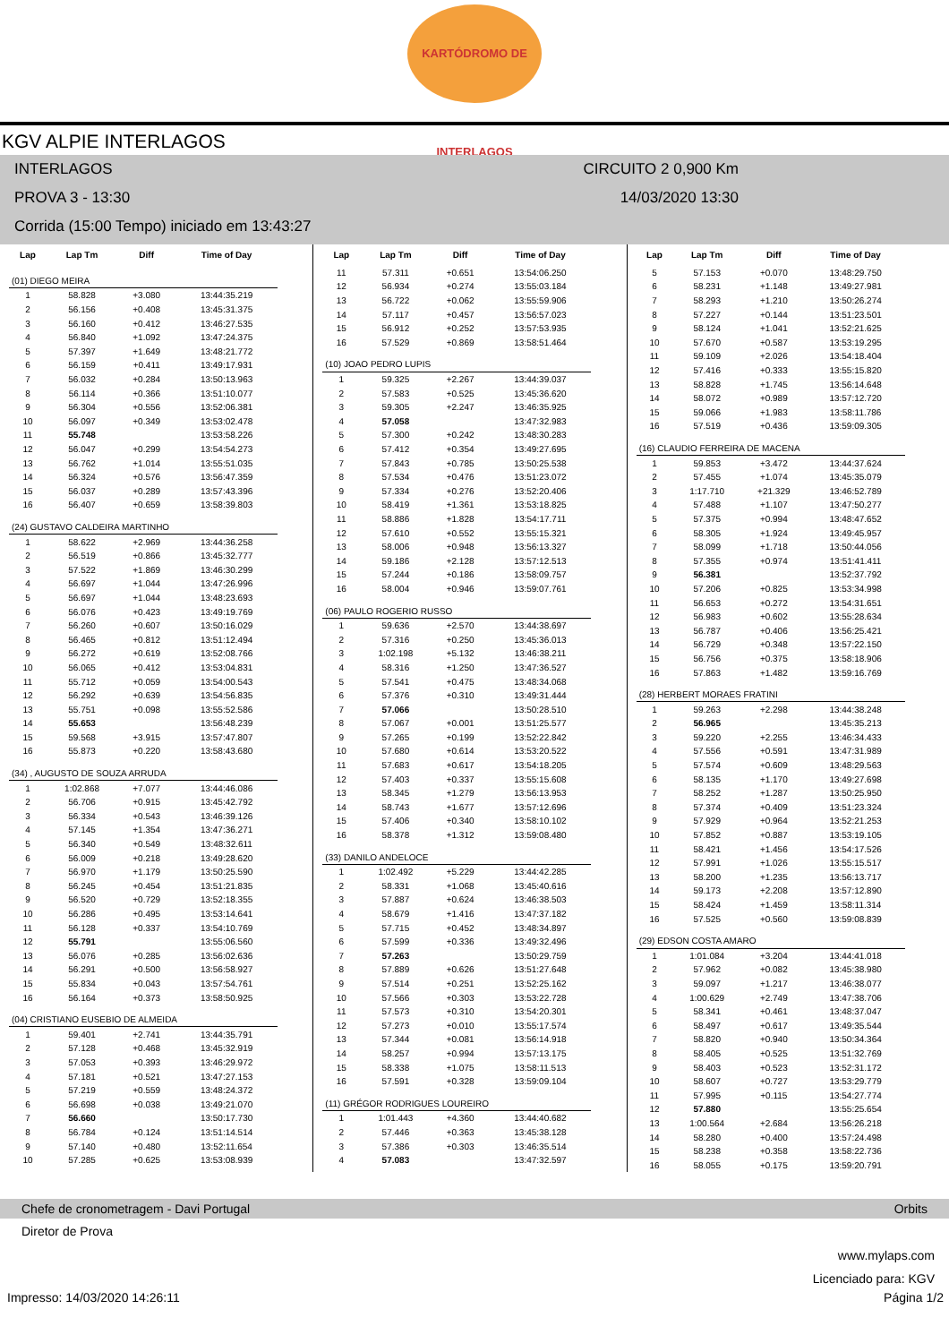KARTÓDROMO DE INTERLAGOS
KGV ALPIE INTERLAGOS
INTERLAGOS CIRCUITO 2 0,900 Km
PROVA 3 - 13:30 14/03/2020 13:30
Corrida (15:00 Tempo) iniciado em 13:43:27
| Lap | Lap Tm | Diff | Time of Day |
| --- | --- | --- | --- |
| (01) DIEGO MEIRA | | | |
| 1 | 58.828 | +3.080 | 13:44:35.219 |
| 2 | 56.156 | +0.408 | 13:45:31.375 |
| 3 | 56.160 | +0.412 | 13:46:27.535 |
| 4 | 56.840 | +1.092 | 13:47:24.375 |
| 5 | 57.397 | +1.649 | 13:48:21.772 |
| 6 | 56.159 | +0.411 | 13:49:17.931 |
| 7 | 56.032 | +0.284 | 13:50:13.963 |
| 8 | 56.114 | +0.366 | 13:51:10.077 |
| 9 | 56.304 | +0.556 | 13:52:06.381 |
| 10 | 56.097 | +0.349 | 13:53:02.478 |
| 11 | 55.748 | | 13:53:58.226 |
| 12 | 56.047 | +0.299 | 13:54:54.273 |
| 13 | 56.762 | +1.014 | 13:55:51.035 |
| 14 | 56.324 | +0.576 | 13:56:47.359 |
| 15 | 56.037 | +0.289 | 13:57:43.396 |
| 16 | 56.407 | +0.659 | 13:58:39.803 |
| (24) GUSTAVO CALDEIRA MARTINHO | | | |
| 1 | 58.622 | +2.969 | 13:44:36.258 |
| 2 | 56.519 | +0.866 | 13:45:32.777 |
| 3 | 57.522 | +1.869 | 13:46:30.299 |
| 4 | 56.697 | +1.044 | 13:47:26.996 |
| 5 | 56.697 | +1.044 | 13:48:23.693 |
| 6 | 56.076 | +0.423 | 13:49:19.769 |
| 7 | 56.260 | +0.607 | 13:50:16.029 |
| 8 | 56.465 | +0.812 | 13:51:12.494 |
| 9 | 56.272 | +0.619 | 13:52:08.766 |
| 10 | 56.065 | +0.412 | 13:53:04.831 |
| 11 | 55.712 | +0.059 | 13:54:00.543 |
| 12 | 56.292 | +0.639 | 13:54:56.835 |
| 13 | 55.751 | +0.098 | 13:55:52.586 |
| 14 | 55.653 | | 13:56:48.239 |
| 15 | 59.568 | +3.915 | 13:57:47.807 |
| 16 | 55.873 | +0.220 | 13:58:43.680 |
| (34) , AUGUSTO DE SOUZA ARRUDA | | | |
| 1 | 1:02.868 | +7.077 | 13:44:46.086 |
| 2 | 56.706 | +0.915 | 13:45:42.792 |
| 3 | 56.334 | +0.543 | 13:46:39.126 |
| 4 | 57.145 | +1.354 | 13:47:36.271 |
| 5 | 56.340 | +0.549 | 13:48:32.611 |
| 6 | 56.009 | +0.218 | 13:49:28.620 |
| 7 | 56.970 | +1.179 | 13:50:25.590 |
| 8 | 56.245 | +0.454 | 13:51:21.835 |
| 9 | 56.520 | +0.729 | 13:52:18.355 |
| 10 | 56.286 | +0.495 | 13:53:14.641 |
| 11 | 56.128 | +0.337 | 13:54:10.769 |
| 12 | 55.791 | | 13:55:06.560 |
| 13 | 56.076 | +0.285 | 13:56:02.636 |
| 14 | 56.291 | +0.500 | 13:56:58.927 |
| 15 | 55.834 | +0.043 | 13:57:54.761 |
| 16 | 56.164 | +0.373 | 13:58:50.925 |
| (04) CRISTIANO EUSEBIO DE ALMEIDA | | | |
| 1 | 59.401 | +2.741 | 13:44:35.791 |
| 2 | 57.128 | +0.468 | 13:45:32.919 |
| 3 | 57.053 | +0.393 | 13:46:29.972 |
| 4 | 57.181 | +0.521 | 13:47:27.153 |
| 5 | 57.219 | +0.559 | 13:48:24.372 |
| 6 | 56.698 | +0.038 | 13:49:21.070 |
| 7 | 56.660 | | 13:50:17.730 |
| 8 | 56.784 | +0.124 | 13:51:14.514 |
| 9 | 57.140 | +0.480 | 13:52:11.654 |
| 10 | 57.285 | +0.625 | 13:53:08.939 |
| Lap | Lap Tm | Diff | Time of Day |
| --- | --- | --- | --- |
| 11 | 57.311 | +0.651 | 13:54:06.250 |
| 12 | 56.934 | +0.274 | 13:55:03.184 |
| 13 | 56.722 | +0.062 | 13:55:59.906 |
| 14 | 57.117 | +0.457 | 13:56:57.023 |
| 15 | 56.912 | +0.252 | 13:57:53.935 |
| 16 | 57.529 | +0.869 | 13:58:51.464 |
| (10) JOAO PEDRO LUPIS | | | |
| 1 | 59.325 | +2.267 | 13:44:39.037 |
| 2 | 57.583 | +0.525 | 13:45:36.620 |
| 3 | 59.305 | +2.247 | 13:46:35.925 |
| 4 | 57.058 | | 13:47:32.983 |
| 5 | 57.300 | +0.242 | 13:48:30.283 |
| 6 | 57.412 | +0.354 | 13:49:27.695 |
| 7 | 57.843 | +0.785 | 13:50:25.538 |
| 8 | 57.534 | +0.476 | 13:51:23.072 |
| 9 | 57.334 | +0.276 | 13:52:20.406 |
| 10 | 58.419 | +1.361 | 13:53:18.825 |
| 11 | 58.886 | +1.828 | 13:54:17.711 |
| 12 | 57.610 | +0.552 | 13:55:15.321 |
| 13 | 58.006 | +0.948 | 13:56:13.327 |
| 14 | 59.186 | +2.128 | 13:57:12.513 |
| 15 | 57.244 | +0.186 | 13:58:09.757 |
| 16 | 58.004 | +0.946 | 13:59:07.761 |
| (06) PAULO ROGERIO RUSSO | | | |
| 1 | 59.636 | +2.570 | 13:44:38.697 |
| 2 | 57.316 | +0.250 | 13:45:36.013 |
| 3 | 1:02.198 | +5.132 | 13:46:38.211 |
| 4 | 58.316 | +1.250 | 13:47:36.527 |
| 5 | 57.541 | +0.475 | 13:48:34.068 |
| 6 | 57.376 | +0.310 | 13:49:31.444 |
| 7 | 57.066 | | 13:50:28.510 |
| 8 | 57.067 | +0.001 | 13:51:25.577 |
| 9 | 57.265 | +0.199 | 13:52:22.842 |
| 10 | 57.680 | +0.614 | 13:53:20.522 |
| 11 | 57.683 | +0.617 | 13:54:18.205 |
| 12 | 57.403 | +0.337 | 13:55:15.608 |
| 13 | 58.345 | +1.279 | 13:56:13.953 |
| 14 | 58.743 | +1.677 | 13:57:12.696 |
| 15 | 57.406 | +0.340 | 13:58:10.102 |
| 16 | 58.378 | +1.312 | 13:59:08.480 |
| (33) DANILO ANDELOCE | | | |
| 1 | 1:02.492 | +5.229 | 13:44:42.285 |
| 2 | 58.331 | +1.068 | 13:45:40.616 |
| 3 | 57.887 | +0.624 | 13:46:38.503 |
| 4 | 58.679 | +1.416 | 13:47:37.182 |
| 5 | 57.715 | +0.452 | 13:48:34.897 |
| 6 | 57.599 | +0.336 | 13:49:32.496 |
| 7 | 57.263 | | 13:50:29.759 |
| 8 | 57.889 | +0.626 | 13:51:27.648 |
| 9 | 57.514 | +0.251 | 13:52:25.162 |
| 10 | 57.566 | +0.303 | 13:53:22.728 |
| 11 | 57.573 | +0.310 | 13:54:20.301 |
| 12 | 57.273 | +0.010 | 13:55:17.574 |
| 13 | 57.344 | +0.081 | 13:56:14.918 |
| 14 | 58.257 | +0.994 | 13:57:13.175 |
| 15 | 58.338 | +1.075 | 13:58:11.513 |
| 16 | 57.591 | +0.328 | 13:59:09.104 |
| (11) GRÉGOR RODRIGUES LOUREIRO | | | |
| 1 | 1:01.443 | +4.360 | 13:44:40.682 |
| 2 | 57.446 | +0.363 | 13:45:38.128 |
| 3 | 57.386 | +0.303 | 13:46:35.514 |
| 4 | 57.083 | | 13:47:32.597 |
| Lap | Lap Tm | Diff | Time of Day |
| --- | --- | --- | --- |
| 5 | 57.153 | +0.070 | 13:48:29.750 |
| 6 | 58.231 | +1.148 | 13:49:27.981 |
| 7 | 58.293 | +1.210 | 13:50:26.274 |
| 8 | 57.227 | +0.144 | 13:51:23.501 |
| 9 | 58.124 | +1.041 | 13:52:21.625 |
| 10 | 57.670 | +0.587 | 13:53:19.295 |
| 11 | 59.109 | +2.026 | 13:54:18.404 |
| 12 | 57.416 | +0.333 | 13:55:15.820 |
| 13 | 58.828 | +1.745 | 13:56:14.648 |
| 14 | 58.072 | +0.989 | 13:57:12.720 |
| 15 | 59.066 | +1.983 | 13:58:11.786 |
| 16 | 57.519 | +0.436 | 13:59:09.305 |
| (16) CLAUDIO FERREIRA DE MACENA | | | |
| 1 | 59.853 | +3.472 | 13:44:37.624 |
| 2 | 57.455 | +1.074 | 13:45:35.079 |
| 3 | 1:17.710 | +21.329 | 13:46:52.789 |
| 4 | 57.488 | +1.107 | 13:47:50.277 |
| 5 | 57.375 | +0.994 | 13:48:47.652 |
| 6 | 58.305 | +1.924 | 13:49:45.957 |
| 7 | 58.099 | +1.718 | 13:50:44.056 |
| 8 | 57.355 | +0.974 | 13:51:41.411 |
| 9 | 56.381 | | 13:52:37.792 |
| 10 | 57.206 | +0.825 | 13:53:34.998 |
| 11 | 56.653 | +0.272 | 13:54:31.651 |
| 12 | 56.983 | +0.602 | 13:55:28.634 |
| 13 | 56.787 | +0.406 | 13:56:25.421 |
| 14 | 56.729 | +0.348 | 13:57:22.150 |
| 15 | 56.756 | +0.375 | 13:58:18.906 |
| 16 | 57.863 | +1.482 | 13:59:16.769 |
| (28) HERBERT MORAES FRATINI | | | |
| 1 | 59.263 | +2.298 | 13:44:38.248 |
| 2 | 56.965 | | 13:45:35.213 |
| 3 | 59.220 | +2.255 | 13:46:34.433 |
| 4 | 57.556 | +0.591 | 13:47:31.989 |
| 5 | 57.574 | +0.609 | 13:48:29.563 |
| 6 | 58.135 | +1.170 | 13:49:27.698 |
| 7 | 58.252 | +1.287 | 13:50:25.950 |
| 8 | 57.374 | +0.409 | 13:51:23.324 |
| 9 | 57.929 | +0.964 | 13:52:21.253 |
| 10 | 57.852 | +0.887 | 13:53:19.105 |
| 11 | 58.421 | +1.456 | 13:54:17.526 |
| 12 | 57.991 | +1.026 | 13:55:15.517 |
| 13 | 58.200 | +1.235 | 13:56:13.717 |
| 14 | 59.173 | +2.208 | 13:57:12.890 |
| 15 | 58.424 | +1.459 | 13:58:11.314 |
| 16 | 57.525 | +0.560 | 13:59:08.839 |
| (29) EDSON COSTA AMARO | | | |
| 1 | 1:01.084 | +3.204 | 13:44:41.018 |
| 2 | 57.962 | +0.082 | 13:45:38.980 |
| 3 | 59.097 | +1.217 | 13:46:38.077 |
| 4 | 1:00.629 | +2.749 | 13:47:38.706 |
| 5 | 58.341 | +0.461 | 13:48:37.047 |
| 6 | 58.497 | +0.617 | 13:49:35.544 |
| 7 | 58.820 | +0.940 | 13:50:34.364 |
| 8 | 58.405 | +0.525 | 13:51:32.769 |
| 9 | 58.403 | +0.523 | 13:52:31.172 |
| 10 | 58.607 | +0.727 | 13:53:29.779 |
| 11 | 57.995 | +0.115 | 13:54:27.774 |
| 12 | 57.880 | | 13:55:25.654 |
| 13 | 1:00.564 | +2.684 | 13:56:26.218 |
| 14 | 58.280 | +0.400 | 13:57:24.498 |
| 15 | 58.238 | +0.358 | 13:58:22.736 |
| 16 | 58.055 | +0.175 | 13:59:20.791 |
Chefe de cronometragem - Davi Portugal Orbits
Diretor de Prova
www.mylaps.com
Licenciado para: KGV
Impresso: 14/03/2020 14:26:11 Página 1/2